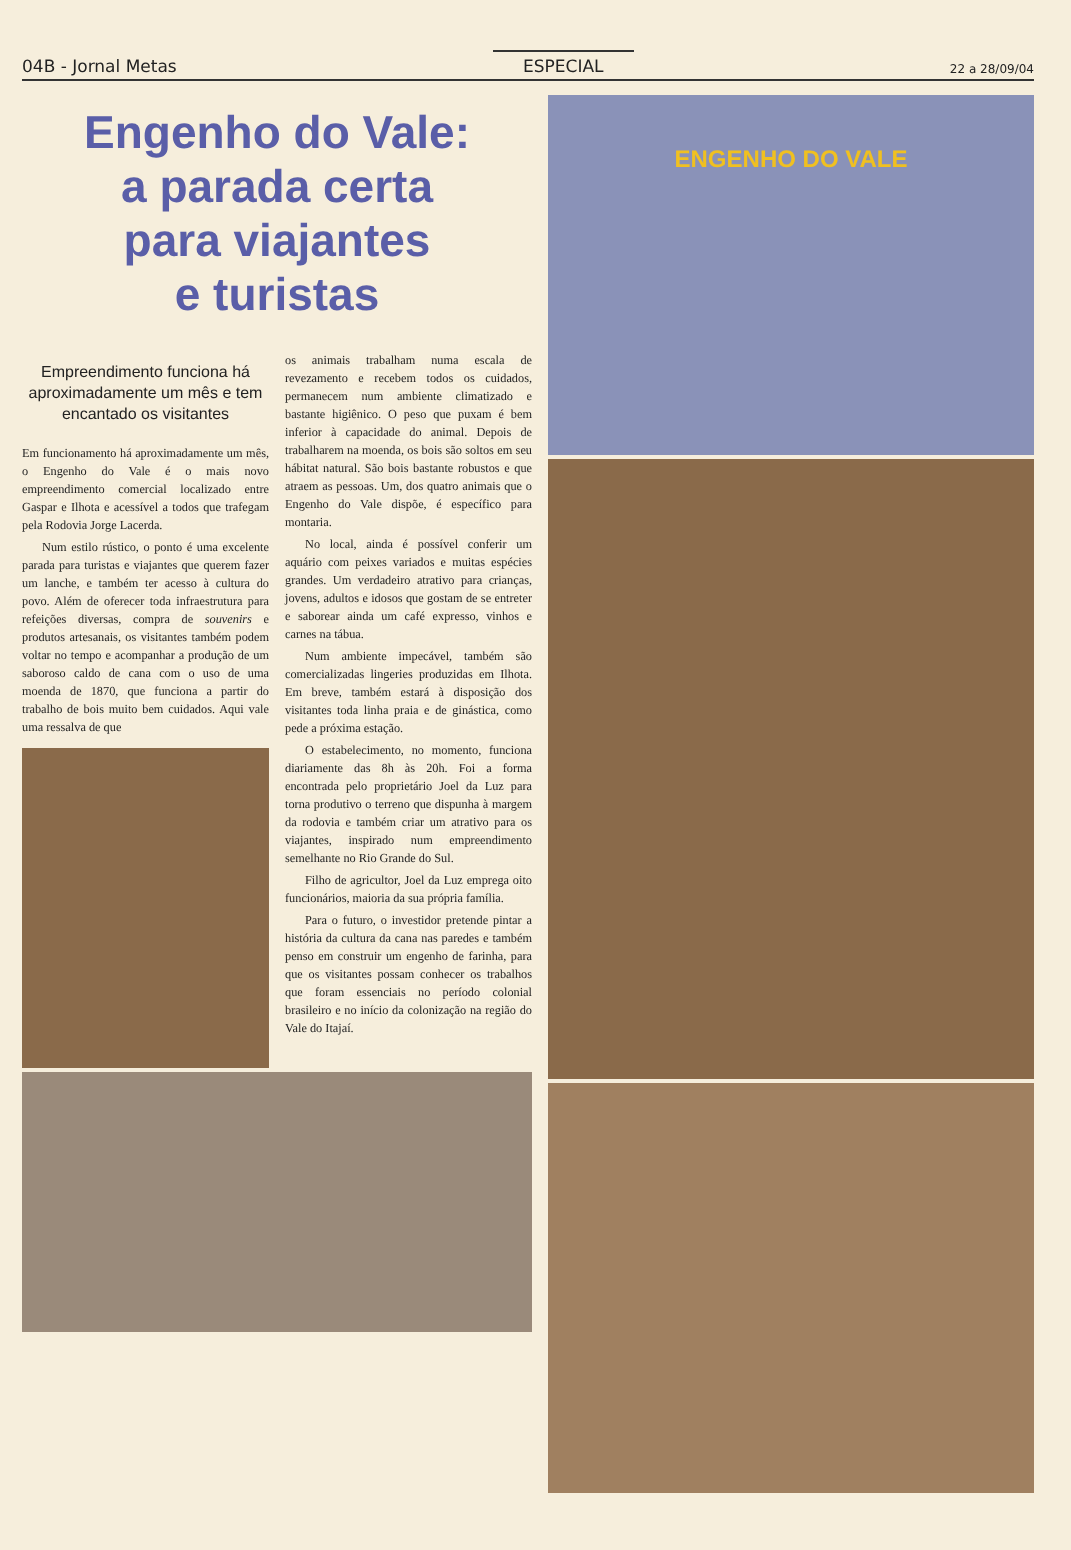04B - Jornal Metas ESPECIAL 22 a 28/09/04
Engenho do Vale:
a parada certa
para viajantes
e turistas
Empreendimento funciona há aproximadamente um mês e tem encantado os visitantes
Em funcionamento há aproximadamente um mês, o Engenho do Vale é o mais novo empreendimento comercial localizado entre Gaspar e Ilhota e acessível a todos que trafegam pela Rodovia Jorge Lacerda.
Num estilo rústico, o ponto é uma excelente parada para turistas e viajantes que querem fazer um lanche, e também ter acesso à cultura do povo. Além de oferecer toda infraestrutura para refeições diversas, compra de souvenirs e produtos artesanais, os visitantes também podem voltar no tempo e acompanhar a produção de um saboroso caldo de cana com o uso de uma moenda de 1870, que funciona a partir do trabalho de bois muito bem cuidados. Aqui vale uma ressalva de que
os animais trabalham numa escala de revezamento e recebem todos os cuidados, permanecem num ambiente climatizado e bastante higiênico. O peso que puxam é bem inferior à capacidade do animal. Depois de trabalharem na moenda, os bois são soltos em seu hábitat natural. São bois bastante robustos e que atraem as pessoas. Um, dos quatro animais que o Engenho do Vale dispõe, é específico para montaria.
No local, ainda é possível conferir um aquário com peixes variados e muitas espécies grandes. Um verdadeiro atrativo para crianças, jovens, adultos e idosos que gostam de se entreter e saborear ainda um café expresso, vinhos e carnes na tábua.
Num ambiente impecável, também são comercializadas lingeries produzidas em Ilhota. Em breve, também estará à disposição dos visitantes toda linha praia e de ginástica, como pede a próxima estação.
O estabelecimento, no momento, funciona diariamente das 8h às 20h. Foi a forma encontrada pelo proprietário Joel da Luz para torna produtivo o terreno que dispunha à margem da rodovia e também criar um atrativo para os viajantes, inspirado num empreendimento semelhante no Rio Grande do Sul.
Filho de agricultor, Joel da Luz emprega oito funcionários, maioria da sua própria família.
Para o futuro, o investidor pretende pintar a história da cultura da cana nas paredes e também penso em construir um engenho de farinha, para que os visitantes possam conhecer os trabalhos que foram essenciais no período colonial brasileiro e no início da colonização na região do Vale do Itajaí.
ENGENHO DO VALE